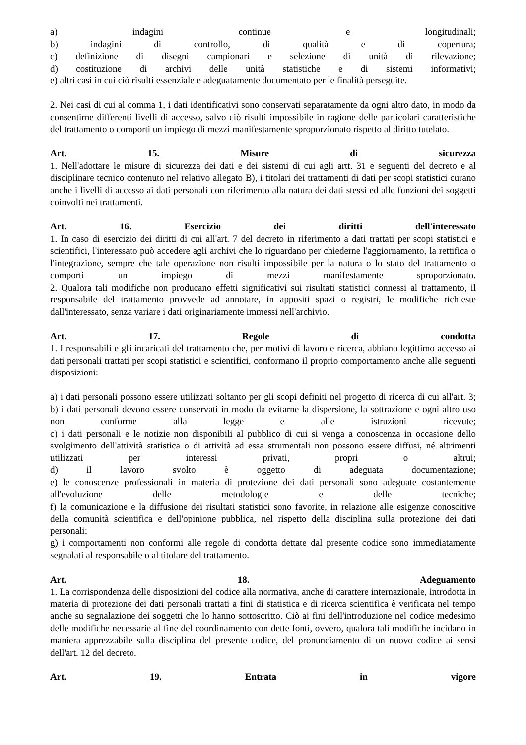a) indagini continue e longitudinali;
b) indagini di controllo, di qualità e di copertura;
c) definizione di disegni campionari e selezione di unità di rilevazione;
d) costituzione di archivi delle unità statistiche e di sistemi informativi;
e) altri casi in cui ciò risulti essenziale e adeguatamente documentato per le finalità perseguite.
2. Nei casi di cui al comma 1, i dati identificativi sono conservati separatamente da ogni altro dato, in modo da consentirne differenti livelli di accesso, salvo ciò risulti impossibile in ragione delle particolari caratteristiche del trattamento o comporti un impiego di mezzi manifestamente sproporzionato rispetto al diritto tutelato.
Art. 15. Misure di sicurezza
1. Nell'adottare le misure di sicurezza dei dati e dei sistemi di cui agli artt. 31 e seguenti del decreto e al disciplinare tecnico contenuto nel relativo allegato B), i titolari dei trattamenti di dati per scopi statistici curano anche i livelli di accesso ai dati personali con riferimento alla natura dei dati stessi ed alle funzioni dei soggetti coinvolti nei trattamenti.
Art. 16. Esercizio dei diritti dell'interessato
1. In caso di esercizio dei diritti di cui all'art. 7 del decreto in riferimento a dati trattati per scopi statistici e scientifici, l'interessato può accedere agli archivi che lo riguardano per chiederne l'aggiornamento, la rettifica o l'integrazione, sempre che tale operazione non risulti impossibile per la natura o lo stato del trattamento o comporti un impiego di mezzi manifestamente sproporzionato.
2. Qualora tali modifiche non producano effetti significativi sui risultati statistici connessi al trattamento, il responsabile del trattamento provvede ad annotare, in appositi spazi o registri, le modifiche richieste dall'interessato, senza variare i dati originariamente immessi nell'archivio.
Art. 17. Regole di condotta
1. I responsabili e gli incaricati del trattamento che, per motivi di lavoro e ricerca, abbiano legittimo accesso ai dati personali trattati per scopi statistici e scientifici, conformano il proprio comportamento anche alle seguenti disposizioni:
a) i dati personali possono essere utilizzati soltanto per gli scopi definiti nel progetto di ricerca di cui all'art. 3;
b) i dati personali devono essere conservati in modo da evitarne la dispersione, la sottrazione e ogni altro uso non conforme alla legge e alle istruzioni ricevute;
c) i dati personali e le notizie non disponibili al pubblico di cui si venga a conoscenza in occasione dello svolgimento dell'attività statistica o di attività ad essa strumentali non possono essere diffusi, né altrimenti utilizzati per interessi privati, propri o altrui;
d) il lavoro svolto è oggetto di adeguata documentazione;
e) le conoscenze professionali in materia di protezione dei dati personali sono adeguate costantemente all'evoluzione delle metodologie e delle tecniche;
f) la comunicazione e la diffusione dei risultati statistici sono favorite, in relazione alle esigenze conoscitive della comunità scientifica e dell'opinione pubblica, nel rispetto della disciplina sulla protezione dei dati personali;
g) i comportamenti non conformi alle regole di condotta dettate dal presente codice sono immediatamente segnalati al responsabile o al titolare del trattamento.
Art. 18. Adeguamento
1. La corrispondenza delle disposizioni del codice alla normativa, anche di carattere internazionale, introdotta in materia di protezione dei dati personali trattati a fini di statistica e di ricerca scientifica è verificata nel tempo anche su segnalazione dei soggetti che lo hanno sottoscritto. Ciò ai fini dell'introduzione nel codice medesimo delle modifiche necessarie al fine del coordinamento con dette fonti, ovvero, qualora tali modifiche incidano in maniera apprezzabile sulla disciplina del presente codice, del pronunciamento di un nuovo codice ai sensi dell'art. 12 del decreto.
Art. 19. Entrata in vigore